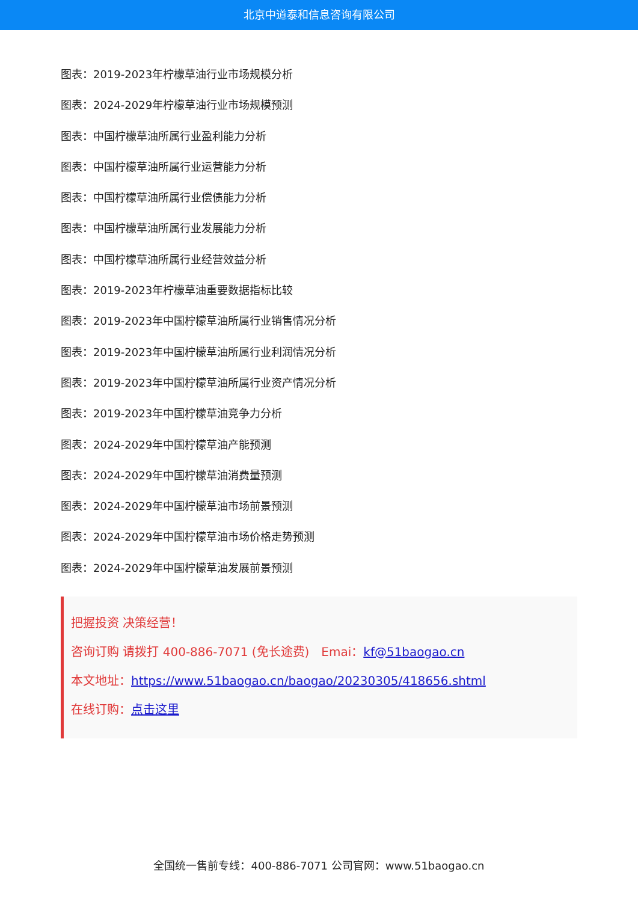北京中道泰和信息咨询有限公司
图表：2019-2023年柠檬草油行业市场规模分析
图表：2024-2029年柠檬草油行业市场规模预测
图表：中国柠檬草油所属行业盈利能力分析
图表：中国柠檬草油所属行业运营能力分析
图表：中国柠檬草油所属行业偿债能力分析
图表：中国柠檬草油所属行业发展能力分析
图表：中国柠檬草油所属行业经营效益分析
图表：2019-2023年柠檬草油重要数据指标比较
图表：2019-2023年中国柠檬草油所属行业销售情况分析
图表：2019-2023年中国柠檬草油所属行业利润情况分析
图表：2019-2023年中国柠檬草油所属行业资产情况分析
图表：2019-2023年中国柠檬草油竞争力分析
图表：2024-2029年中国柠檬草油产能预测
图表：2024-2029年中国柠檬草油消费量预测
图表：2024-2029年中国柠檬草油市场前景预测
图表：2024-2029年中国柠檬草油市场价格走势预测
图表：2024-2029年中国柠檬草油发展前景预测
把握投资 决策经营！
咨询订购 请拨打 400-886-7071 (免长途费)　Emai：kf@51baogao.cn
本文地址：https://www.51baogao.cn/baogao/20230305/418656.shtml
在线订购：点击这里
全国统一售前专线：400-886-7071 公司官网：www.51baogao.cn